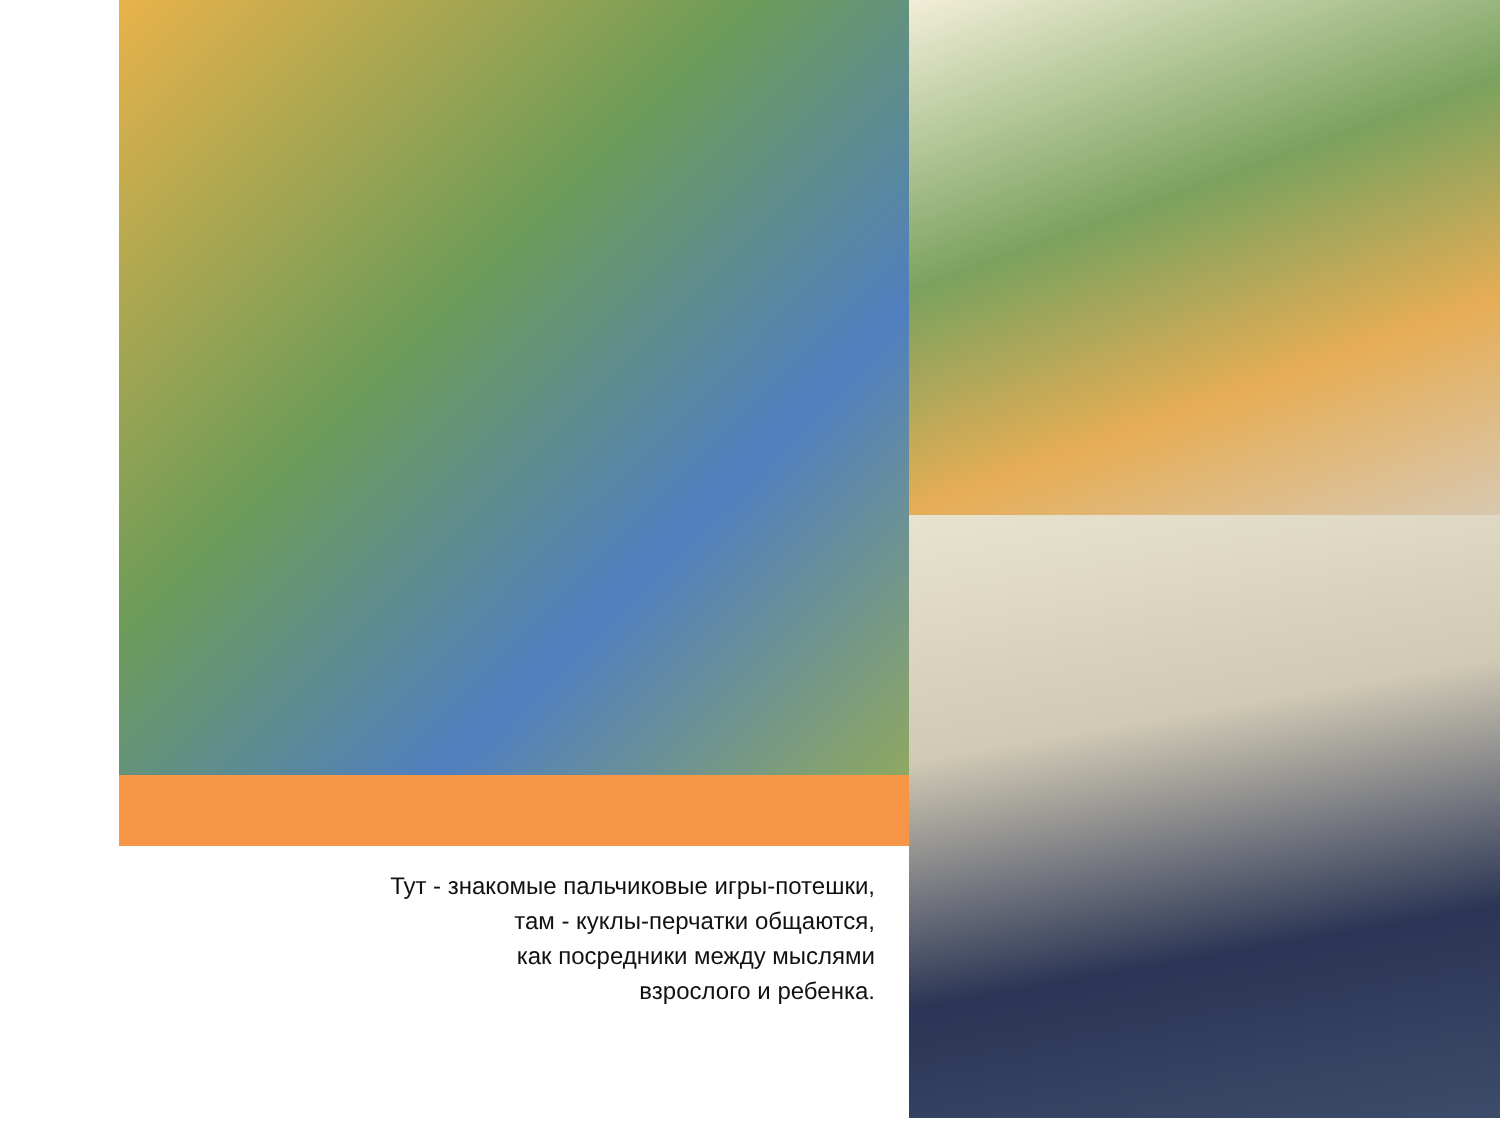Тут - знакомые пальчиковые игры-потешки,
там - куклы-перчатки общаются,
как посредники между мыслями
взрослого и ребенка.